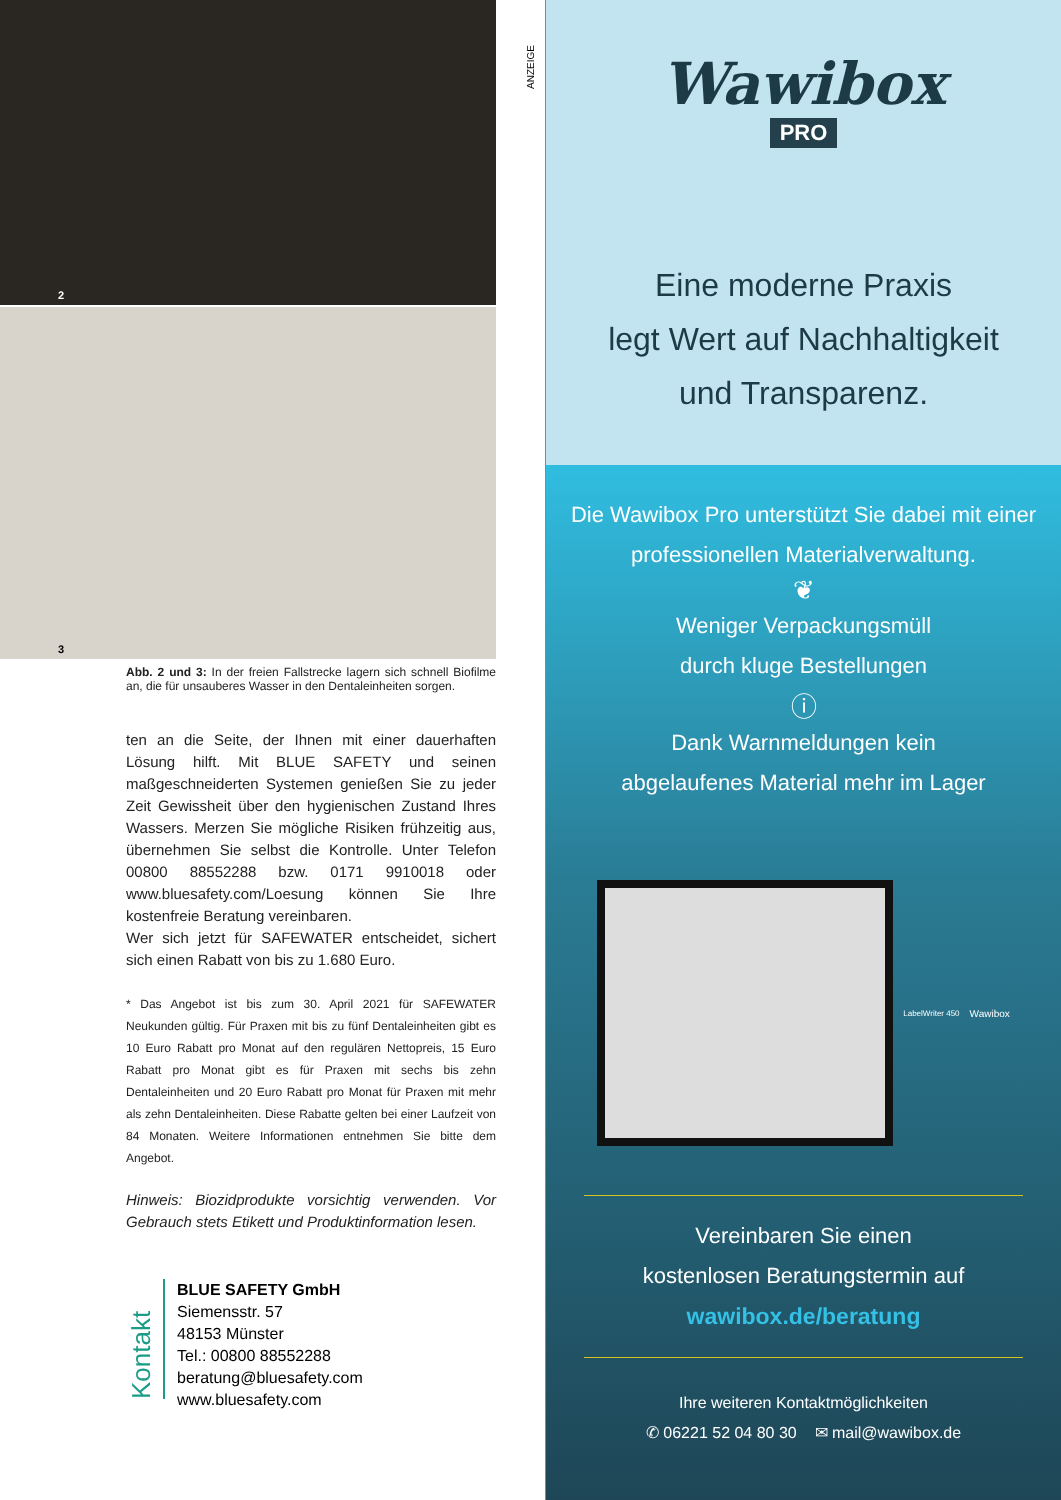2
3
Abb. 2 und 3: In der freien Fallstrecke lagern sich schnell Biofilme an, die für unsauberes Wasser in den Dentaleinheiten sorgen.
ten an die Seite, der Ihnen mit einer dauerhaften Lösung hilft. Mit BLUE SAFETY und seinen maßgeschneiderten Systemen genießen Sie zu jeder Zeit Gewissheit über den hygienischen Zustand Ihres Wassers. Merzen Sie mögliche Risiken frühzeitig aus, übernehmen Sie selbst die Kontrolle. Unter Telefon 00800 88552288 bzw. 0171 9910018 oder www.bluesafety.com/Loesung können Sie Ihre kostenfreie Beratung vereinbaren.
Wer sich jetzt für SAFEWATER entscheidet, sichert sich einen Rabatt von bis zu 1.680 Euro.
* Das Angebot ist bis zum 30. April 2021 für SAFEWATER Neukunden gültig. Für Praxen mit bis zu fünf Dentaleinheiten gibt es 10 Euro Rabatt pro Monat auf den regulären Nettopreis, 15 Euro Rabatt pro Monat gibt es für Praxen mit sechs bis zehn Dentaleinheiten und 20 Euro Rabatt pro Monat für Praxen mit mehr als zehn Dentaleinheiten. Diese Rabatte gelten bei einer Laufzeit von 84 Monaten. Weitere Informationen entnehmen Sie bitte dem Angebot.
Hinweis: Biozidprodukte vorsichtig verwenden. Vor Gebrauch stets Etikett und Produktinformation lesen.
Kontakt
BLUE SAFETY GmbH
Siemensstr. 57
48153 Münster
Tel.: 00800 88552288
beratung@bluesafety.com
www.bluesafety.com
ANZEIGE
Wawibox
PRO
Eine moderne Praxis
legt Wert auf Nachhaltigkeit
und Transparenz.
Die Wawibox Pro unterstützt Sie dabei mit einer professionellen Materialverwaltung.
❦
Weniger Verpackungsmüll
durch kluge Bestellungen
ⓘ
Dank Warnmeldungen kein
abgelaufenes Material mehr im Lager
LabelWriter 450
Wawibox
Vereinbaren Sie einen
kostenlosen Beratungstermin auf
wawibox.de/beratung
Ihre weiteren Kontaktmöglichkeiten
✆ 06221 52 04 80 30 ✉ mail@wawibox.de